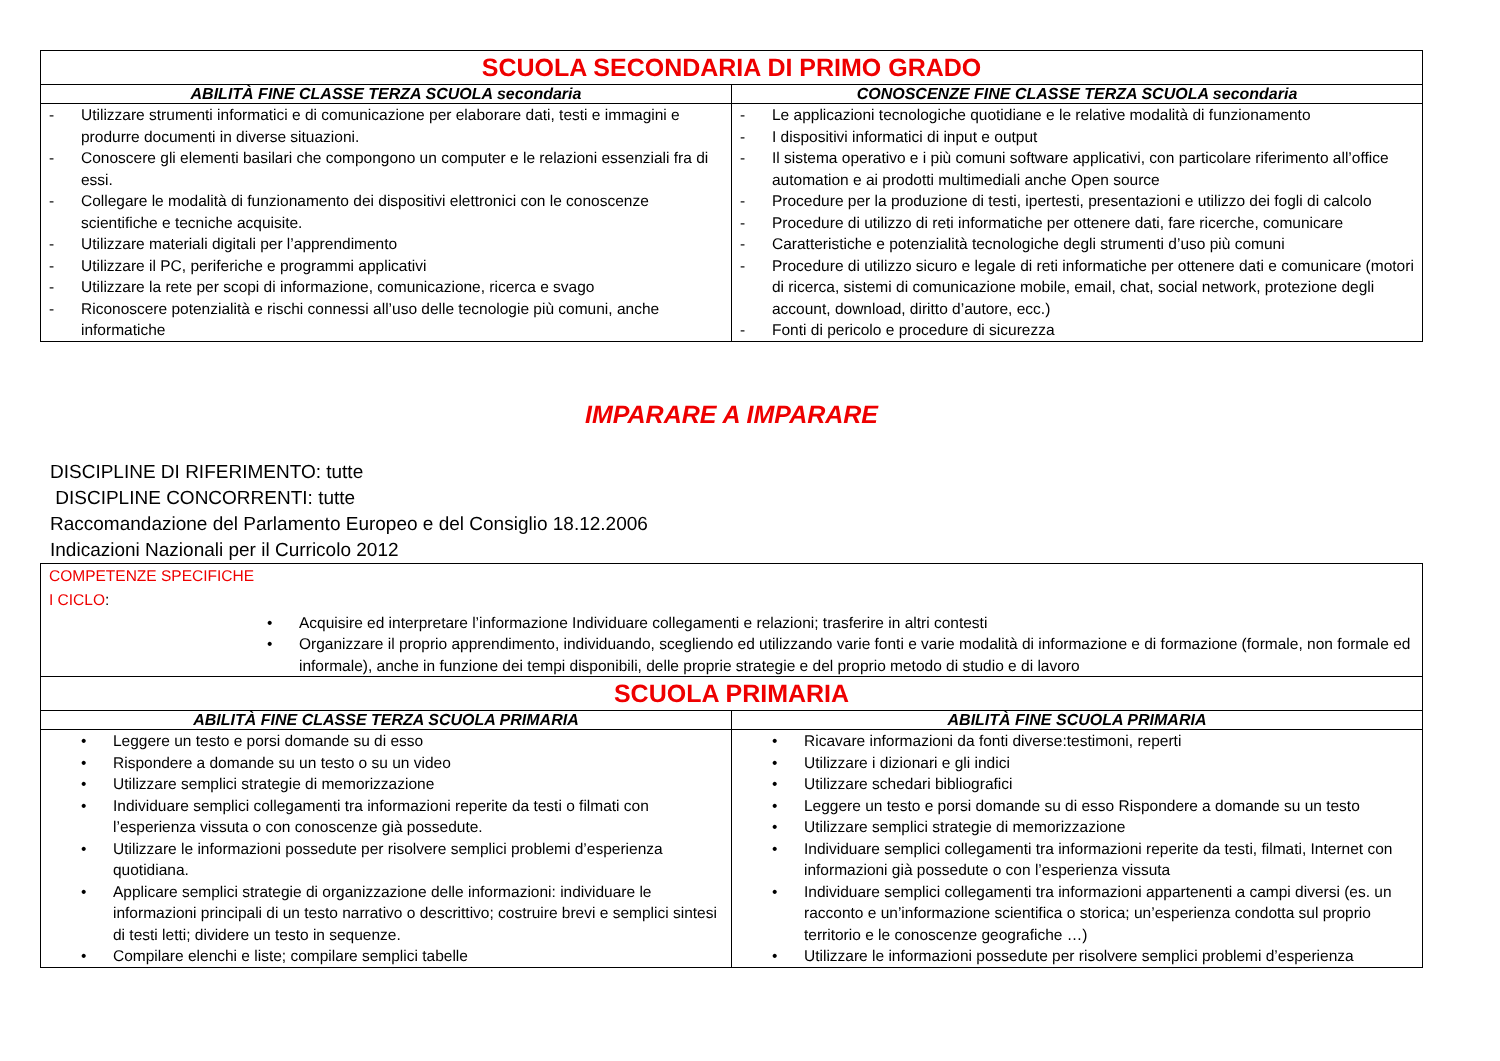| SCUOLA SECONDARIA DI PRIMO GRADO | |
| ABILITÀ FINE CLASSE TERZA SCUOLA secondaria | CONOSCENZE FINE CLASSE TERZA SCUOLA secondaria |
| - Utilizzare strumenti informatici e di comunicazione per elaborare dati, testi e immagini e produrre documenti in diverse situazioni. - Conoscere gli elementi basilari che compongono un computer e le relazioni essenziali fra di essi. - Collegare le modalità di funzionamento dei dispositivi elettronici con le conoscenze scientifiche e tecniche acquisite. - Utilizzare materiali digitali per l’apprendimento - Utilizzare il PC, periferiche e programmi applicativi - Utilizzare la rete per scopi di informazione, comunicazione, ricerca e svago - Riconoscere potenzialità e rischi connessi all’uso delle tecnologie più comuni, anche informatiche | - Le applicazioni tecnologiche quotidiane e le relative modalità di funzionamento - I dispositivi informatici di input e output - Il sistema operativo e i più comuni software applicativi, con particolare riferimento all’office automation e ai prodotti multimediali anche Open source - Procedure per la produzione di testi, ipertesti, presentazioni e utilizzo dei fogli di calcolo - Procedure di utilizzo di reti informatiche per ottenere dati, fare ricerche, comunicare - Caratteristiche e potenzialità tecnologiche degli strumenti d’uso più comuni - Procedure di utilizzo sicuro e legale di reti informatiche per ottenere dati e comunicare (motori di ricerca, sistemi di comunicazione mobile, email, chat, social network, protezione degli account, download, diritto d’autore, ecc.) - Fonti di pericolo e procedure di sicurezza |
IMPARARE A IMPARARE
DISCIPLINE DI RIFERIMENTO: tutte
DISCIPLINE CONCORRENTI: tutte
Raccomandazione del Parlamento Europeo e del Consiglio 18.12.2006
Indicazioni Nazionali per il Curricolo 2012
| COMPETENZE SPECIFICHE I CICLO : • Acquisire ed interpretare l’informazione Individuare collegamenti e relazioni; trasferire in altri contesti • Organizzare il proprio apprendimento, individuando, scegliendo ed utilizzando varie fonti e varie modalità di informazione e di formazione (formale, non formale ed informale), anche in funzione dei tempi disponibili, delle proprie strategie e del proprio metodo di studio e di lavoro | |
| SCUOLA PRIMARIA | |
| ABILITÀ FINE CLASSE TERZA SCUOLA PRIMARIA | ABILITÀ FINE SCUOLA PRIMARIA |
| • Leggere un testo e porsi domande su di esso • Rispondere a domande su un testo o su un video • Utilizzare semplici strategie di memorizzazione • Individuare semplici collegamenti tra informazioni reperite da testi o filmati con l’esperienza vissuta o con conoscenze già possedute. • Utilizzare le informazioni possedute per risolvere semplici problemi d’esperienza quotidiana. • Applicare semplici strategie di organizzazione delle informazioni: individuare le informazioni principali di un testo narrativo o descrittivo; costruire brevi e semplici sintesi di testi letti; dividere un testo in sequenze. • Compilare elenchi e liste; compilare semplici tabelle | • Ricavare informazioni da fonti diverse:testimoni, reperti • Utilizzare i dizionari e gli indici • Utilizzare schedari bibliografici • Leggere un testo e porsi domande su di esso Rispondere a domande su un testo • Utilizzare semplici strategie di memorizzazione • Individuare semplici collegamenti tra informazioni reperite da testi, filmati, Internet con informazioni già possedute o con l’esperienza vissuta • Individuare semplici collegamenti tra informazioni appartenenti a campi diversi (es. un racconto e un’informazione scientifica o storica; un’esperienza condotta sul proprio territorio e le conoscenze geografiche …) • Utilizzare le informazioni possedute per risolvere semplici problemi d’esperienza |